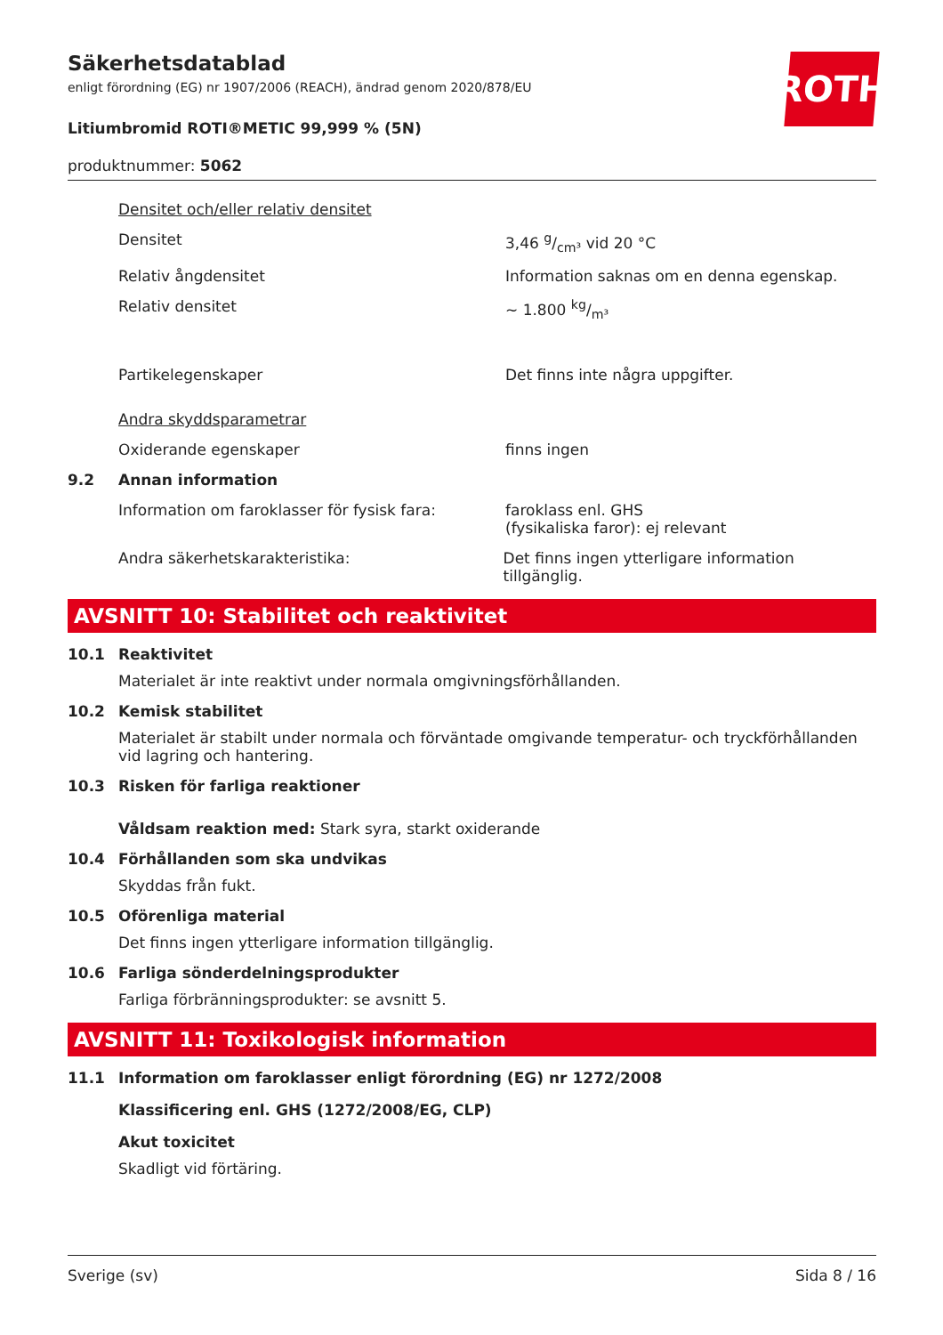ROTH
Säkerhetsdatablad
enligt förordning (EG) nr 1907/2006 (REACH), ändrad genom 2020/878/EU
Litiumbromid ROTI®METIC 99,999 % (5N)
produktnummer: 5062
Densitet och/eller relativ densitet
Densitet 3,46 g/cm³ vid 20 °C
Relativ ångdensitet Information saknas om en denna egenskap.
Relativ densitet ~ 1.800 kg/m³
Partikelegenskaper Det finns inte några uppgifter.
Andra skyddsparametrar
Oxiderande egenskaper finns ingen
9.2 Annan information
Information om faroklasser för fysisk fara:
faroklass enl. GHS
(fysikaliska faror): ej relevant
Andra säkerhetskarakteristika: Det finns ingen ytterligare information tillgänglig.
AVSNITT 10: Stabilitet och reaktivitet
10.1 Reaktivitet
Materialet är inte reaktivt under normala omgivningsförhållanden.
10.2 Kemisk stabilitet
Materialet är stabilt under normala och förväntade omgivande temperatur- och tryckförhållanden vid lagring och hantering.
10.3 Risken för farliga reaktioner
Våldsam reaktion med: Stark syra, starkt oxiderande
10.4 Förhållanden som ska undvikas
Skyddas från fukt.
10.5 Oförenliga material
Det finns ingen ytterligare information tillgänglig.
10.6 Farliga sönderdelningsprodukter
Farliga förbränningsprodukter: se avsnitt 5.
AVSNITT 11: Toxikologisk information
11.1 Information om faroklasser enligt förordning (EG) nr 1272/2008
Klassificering enl. GHS (1272/2008/EG, CLP)
Akut toxicitet
Skadligt vid förtäring.
Sverige (sv) Sida 8 / 16